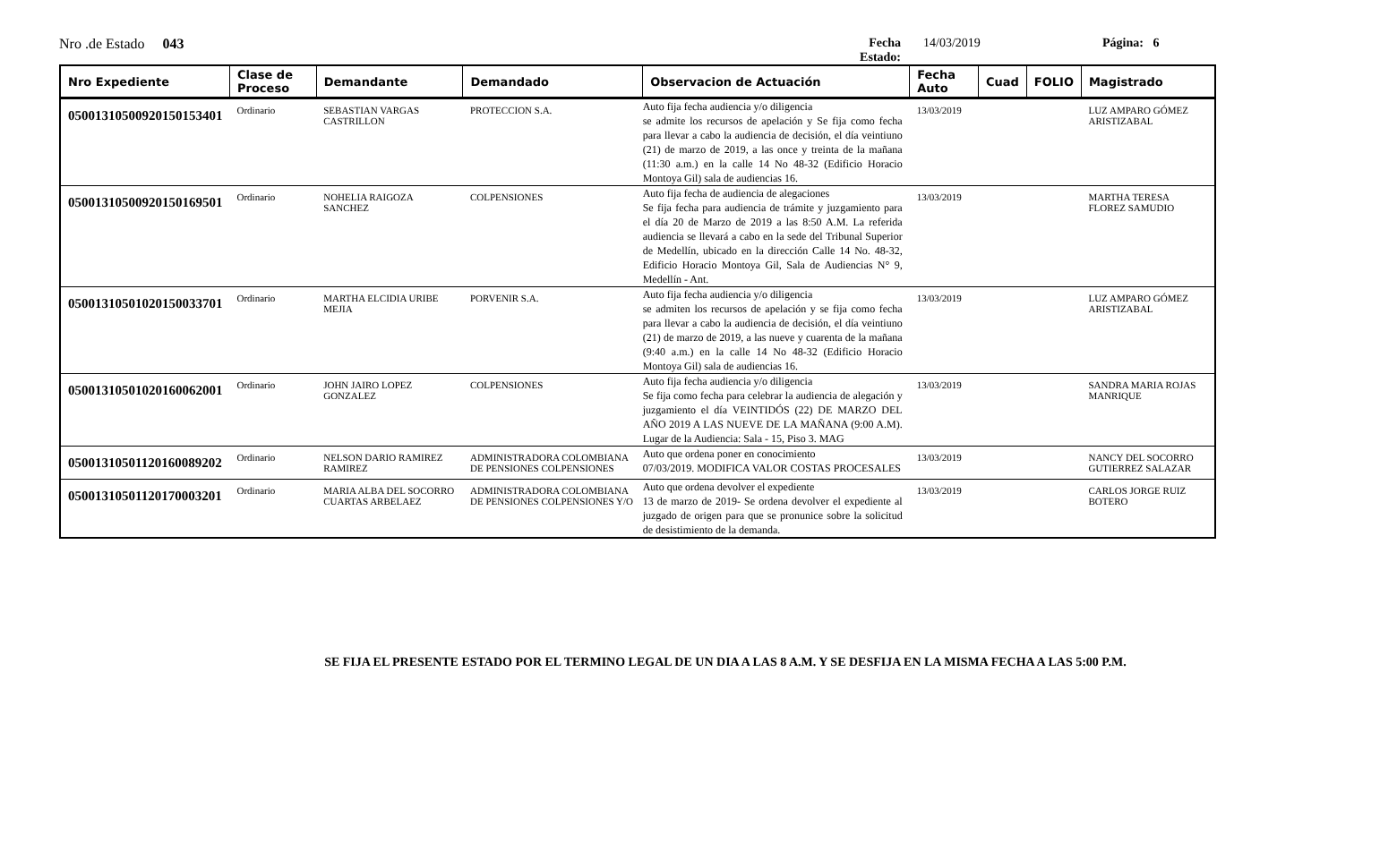Nro .de Estado 043 Fecha Estado:
14/03/2019 Página: 6
| Nro Expediente | Clase de Proceso | Demandante | Demandado | Observacion de Actuación | Fecha Auto | Cuad | FOLIO | Magistrado |
| --- | --- | --- | --- | --- | --- | --- | --- | --- |
| 05001310500920150153401 | Ordinario | SEBASTIAN VARGAS CASTRILLON | PROTECCION S.A. | Auto fija fecha audiencia y/o diligencia se admite los recursos de apelación y Se fija como fecha para llevar a cabo la audiencia de decisión, el día veintiuno (21) de marzo de 2019, a las once y treinta de la mañana (11:30 a.m.) en la calle 14 No 48-32 (Edificio Horacio Montoya Gil) sala de audiencias 16. | 13/03/2019 | | | LUZ AMPARO GÓMEZ ARISTIZABAL |
| 05001310500920150169501 | Ordinario | NOHELIA RAIGOZA SANCHEZ | COLPENSIONES | Auto fija fecha de audiencia de alegaciones Se fija fecha para audiencia de trámite y juzgamiento para el día 20 de Marzo de 2019 a las 8:50 A.M. La referida audiencia se llevará a cabo en la sede del Tribunal Superior de Medellín, ubicado en la dirección Calle 14 No. 48-32, Edificio Horacio Montoya Gil, Sala de Audiencias N° 9, Medellín - Ant. | 13/03/2019 | | | MARTHA TERESA FLOREZ SAMUDIO |
| 05001310501020150033701 | Ordinario | MARTHA ELCIDIA URIBE MEJIA | PORVENIR S.A. | Auto fija fecha audiencia y/o diligencia se admiten los recursos de apelación y se fija como fecha para llevar a cabo la audiencia de decisión, el día veintiuno (21) de marzo de 2019, a las nueve y cuarenta de la mañana (9:40 a.m.) en la calle 14 No 48-32 (Edificio Horacio Montoya Gil) sala de audiencias 16. | 13/03/2019 | | | LUZ AMPARO GÓMEZ ARISTIZABAL |
| 05001310501020160062001 | Ordinario | JOHN JAIRO LOPEZ GONZALEZ | COLPENSIONES | Auto fija fecha audiencia y/o diligencia Se fija como fecha para celebrar la audiencia de alegación y juzgamiento el día VEINTIDÓS (22) DE MARZO DEL AÑO 2019 A LAS NUEVE DE LA MAÑANA (9:00 A.M). Lugar de la Audiencia: Sala - 15, Piso 3. MAG | 13/03/2019 | | | SANDRA MARIA ROJAS MANRIQUE |
| 05001310501120160089202 | Ordinario | NELSON DARIO RAMIREZ RAMIREZ | ADMINISTRADORA COLOMBIANA DE PENSIONES COLPENSIONES | Auto que ordena poner en conocimiento 07/03/2019. MODIFICA VALOR COSTAS PROCESALES | 13/03/2019 | | | NANCY DEL SOCORRO GUTIERREZ SALAZAR |
| 05001310501120170003201 | Ordinario | MARIA ALBA DEL SOCORRO CUARTAS ARBELAEZ | ADMINISTRADORA COLOMBIANA DE PENSIONES COLPENSIONES Y/O | Auto que ordena devolver el expediente 13 de marzo de 2019- Se ordena devolver el expediente al juzgado de origen para que se pronunice sobre la solicitud de desistimiento de la demanda. | 13/03/2019 | | | CARLOS JORGE RUIZ BOTERO |
SE FIJA EL PRESENTE ESTADO POR EL TERMINO LEGAL DE UN DIA A LAS 8 A.M. Y SE DESFIJA EN LA MISMA FECHA A LAS 5:00 P.M.